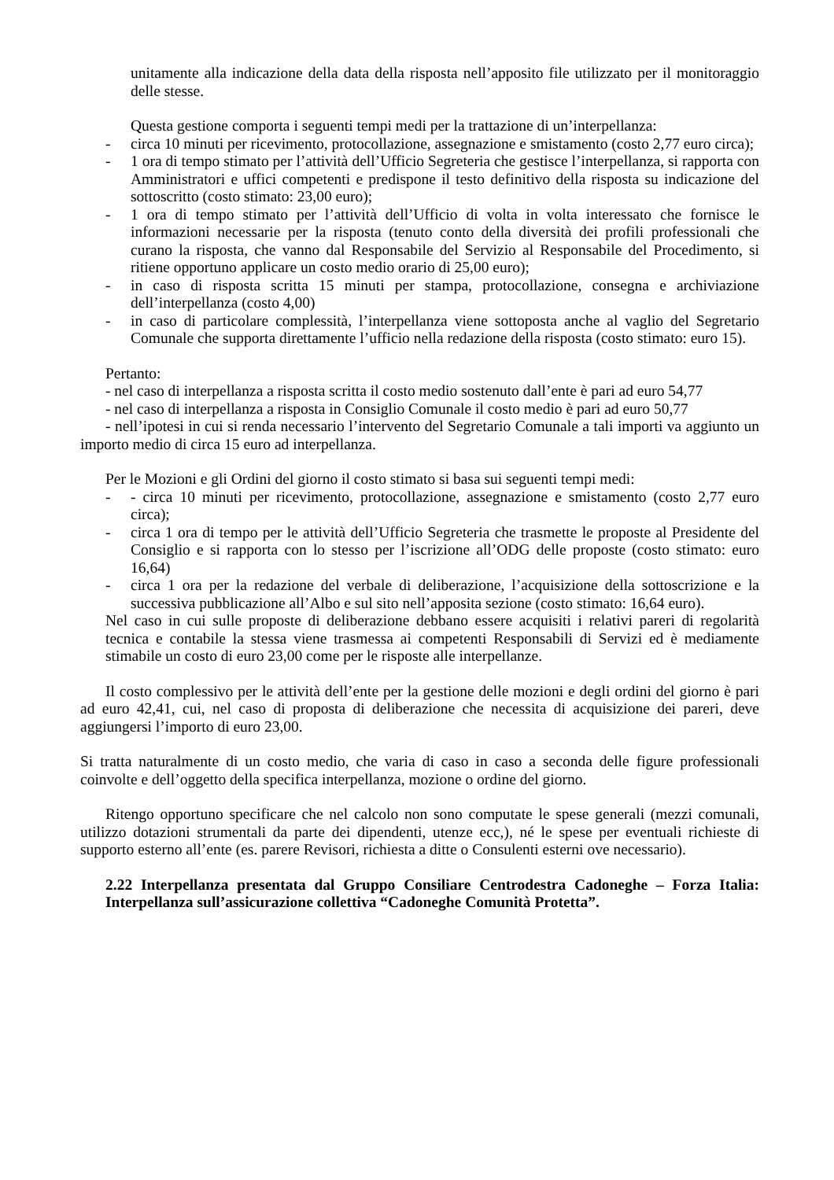unitamente alla indicazione della data della risposta nell’apposito file utilizzato per il monitoraggio delle stesse.
Questa gestione comporta i seguenti tempi medi per la trattazione di un’interpellanza:
- circa 10 minuti per ricevimento, protocollazione, assegnazione e smistamento (costo 2,77 euro circa);
- 1 ora di tempo stimato per l’attività dell’Ufficio Segreteria che gestisce l’interpellanza, si rapporta con Amministratori e uffici competenti e predispone il testo definitivo della risposta su indicazione del sottoscritto (costo stimato: 23,00 euro);
- 1 ora di tempo stimato per l’attività dell’Ufficio di volta in volta interessato che fornisce le informazioni necessarie per la risposta (tenuto conto della diversità dei profili professionali che curano la risposta, che vanno dal Responsabile del Servizio al Responsabile del Procedimento, si ritiene opportuno applicare un costo medio orario di 25,00 euro);
- in caso di risposta scritta 15 minuti per stampa, protocollazione, consegna e archiviazione dell’interpellanza (costo 4,00)
- in caso di particolare complessità, l’interpellanza viene sottoposta anche al vaglio del Segretario Comunale che supporta direttamente l’ufficio nella redazione della risposta (costo stimato: euro 15).
Pertanto:
- nel caso di interpellanza a risposta scritta il costo medio sostenuto dall’ente è pari ad euro 54,77
- nel caso di interpellanza a risposta in Consiglio Comunale il costo medio è pari ad euro 50,77
- nell’ipotesi in cui si renda necessario l’intervento del Segretario Comunale a tali importi va aggiunto un importo medio di circa 15 euro ad interpellanza.
Per le Mozioni e gli Ordini del giorno il costo stimato si basa sui seguenti tempi medi:
- - circa 10 minuti per ricevimento, protocollazione, assegnazione e smistamento (costo 2,77 euro circa);
- circa 1 ora di tempo per le attività dell’Ufficio Segreteria che trasmette le proposte al Presidente del Consiglio e si rapporta con lo stesso per l’iscrizione all’ODG delle proposte (costo stimato: euro 16,64)
- circa 1 ora per la redazione del verbale di deliberazione, l’acquisizione della sottoscrizione e la successiva pubblicazione all’Albo e sul sito nell’apposita sezione (costo stimato: 16,64 euro).
Nel caso in cui sulle proposte di deliberazione debbano essere acquisiti i relativi pareri di regolarità tecnica e contabile la stessa viene trasmessa ai competenti Responsabili di Servizi ed è mediamente stimabile un costo di euro 23,00 come per le risposte alle interpellanze.
Il costo complessivo per le attività dell’ente per la gestione delle mozioni e degli ordini del giorno è pari ad euro 42,41, cui, nel caso di proposta di deliberazione che necessita di acquisizione dei pareri, deve aggiungersi l’importo di euro 23,00.
Si tratta naturalmente di un costo medio, che varia di caso in caso a seconda delle figure professionali coinvolte e dell’oggetto della specifica interpellanza, mozione o ordine del giorno.
Ritengo opportuno specificare che nel calcolo non sono computate le spese generali (mezzi comunali, utilizzo dotazioni strumentali da parte dei dipendenti, utenze ecc,), né le spese per eventuali richieste di supporto esterno all’ente (es. parere Revisori, richiesta a ditte o Consulenti esterni ove necessario).
2.22 Interpellanza presentata dal Gruppo Consiliare Centrodestra Cadoneghe – Forza Italia: Interpellanza sull’assicurazione collettiva “Cadoneghe Comunità Protetta”.